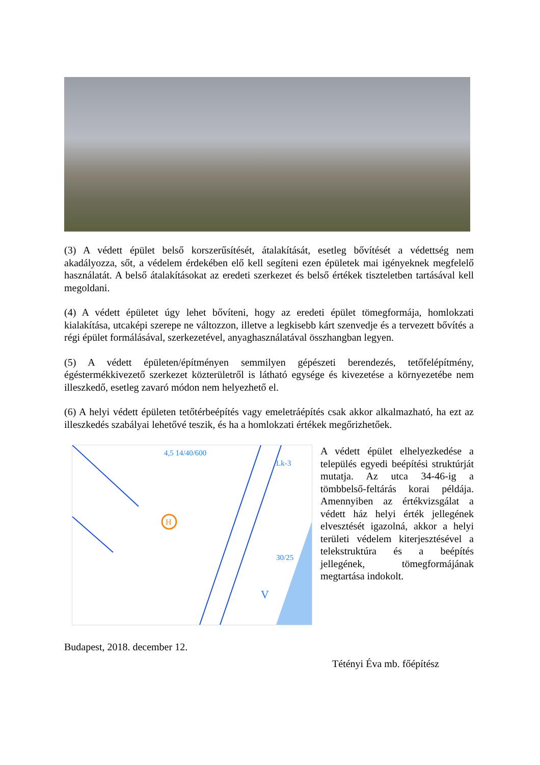(3) A védett épület belső korszerűsítését, átalakítását, esetleg bővítését a védettség nem akadályozza, sőt, a védelem érdekében elő kell segíteni ezen épületek mai igényeknek megfelelő használatát. A belső átalakításokat az eredeti szerkezet és belső értékek tiszteletben tartásával kell megoldani.
(4) A védett épületet úgy lehet bővíteni, hogy az eredeti épület tömegformája, homlokzati kialakítása, utcaképi szerepe ne változzon, illetve a legkisebb kárt szenvedje és a tervezett bővítés a régi épület formálásával, szerkezetével, anyaghasználatával összhangban legyen.
(5) A védett épületen/építményen semmilyen gépészeti berendezés, tetőfelépítmény, égéstermékkivezető szerkezet közterületről is látható egysége és kivezetése a környezetébe nem illeszkedő, esetleg zavaró módon nem helyezhető el.
(6) A helyi védett épületen tetőtérbeépítés vagy emeletráépítés csak akkor alkalmazható, ha ezt az illeszkedés szabályai lehetővé teszik, és ha a homlokzati értékek megőrizhetőek.
H
4,5 14/40/600
Lk-3
30/25
V
A védett épület elhelyezkedése a település egyedi beépítési struktúrját mutatja. Az utca 34-46-ig a tömbbelső-feltárás korai példája. Amennyiben az értékvizsgálat a védett ház helyi érték jellegének elvesztését igazolná, akkor a helyi területi védelem kiterjesztésével a telekstruktúra és a beépítés jellegének, tömegformájának megtartása indokolt.
Budapest, 2018. december 12.
Tétényi Éva mb. főépítész